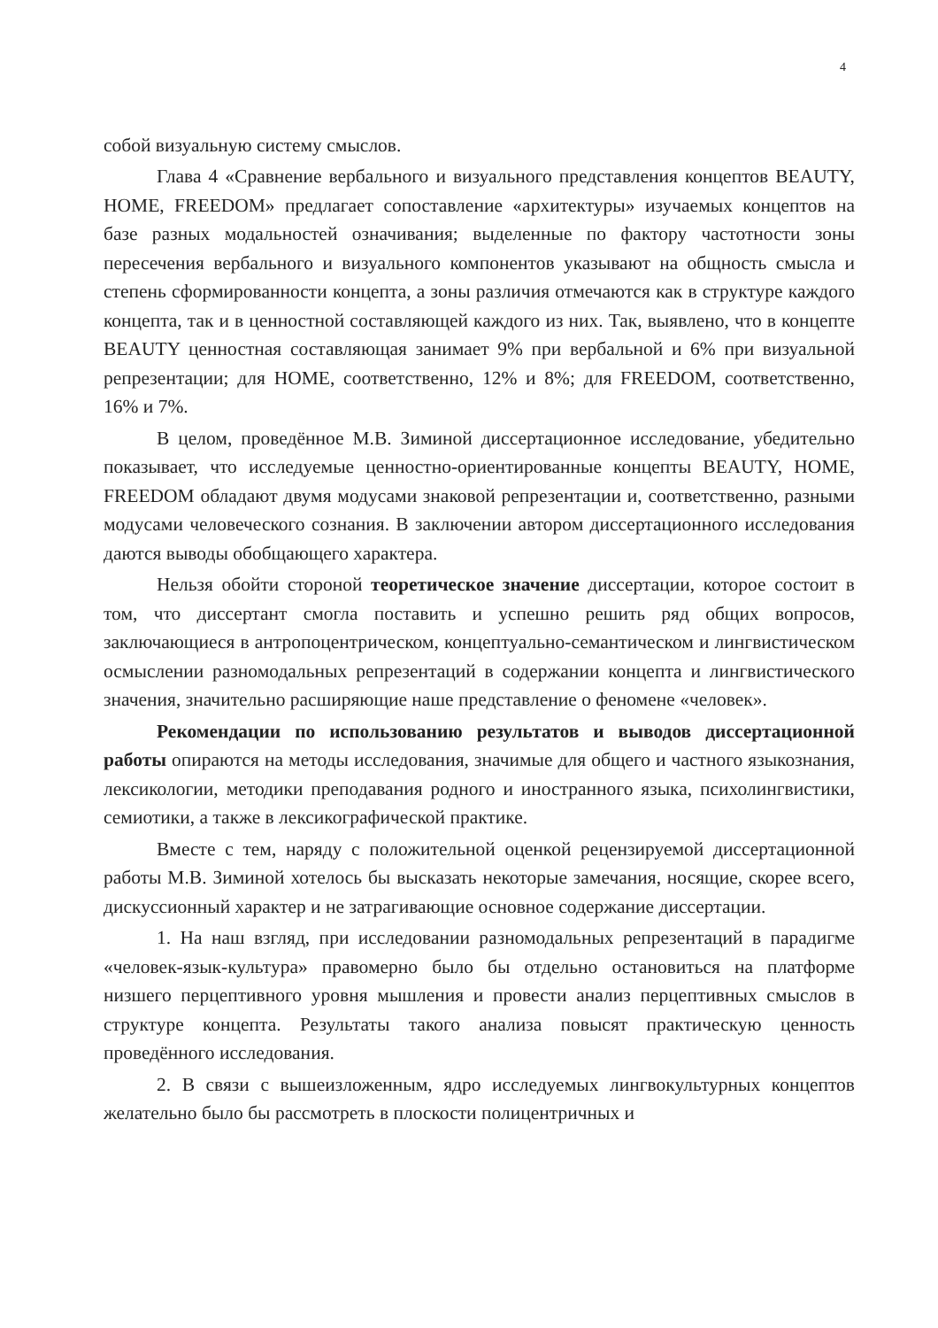4
собой визуальную систему смыслов.
Глава 4 «Сравнение вербального и визуального представления концептов BEAUTY, HOME, FREEDOM» предлагает сопоставление «архитектуры» изучаемых концептов на базе разных модальностей означивания; выделенные по фактору частотности зоны пересечения вербального и визуального компонентов указывают на общность смысла и степень сформированности концепта, а зоны различия отмечаются как в структуре каждого концепта, так и в ценностной составляющей каждого из них. Так, выявлено, что в концепте BEAUTY ценностная составляющая занимает 9% при вербальной и 6% при визуальной репрезентации; для HOME, соответственно, 12% и 8%; для FREEDOM, соответственно, 16% и 7%.
В целом, проведённое М.В. Зиминой диссертационное исследование, убедительно показывает, что исследуемые ценностно-ориентированные концепты BEAUTY, HOME, FREEDOM обладают двумя модусами знаковой репрезентации и, соответственно, разными модусами человеческого сознания. В заключении автором диссертационного исследования даются выводы обобщающего характера.
Нельзя обойти стороной теоретическое значение диссертации, которое состоит в том, что диссертант смогла поставить и успешно решить ряд общих вопросов, заключающиеся в антропоцентрическом, концептуально-семантическом и лингвистическом осмыслении разномодальных репрезентаций в содержании концепта и лингвистического значения, значительно расширяющие наше представление о феномене «человек».
Рекомендации по использованию результатов и выводов диссертационной работы опираются на методы исследования, значимые для общего и частного языкознания, лексикологии, методики преподавания родного и иностранного языка, психолингвистики, семиотики, а также в лексикографической практике.
Вместе с тем, наряду с положительной оценкой рецензируемой диссертационной работы М.В. Зиминой хотелось бы высказать некоторые замечания, носящие, скорее всего, дискуссионный характер и не затрагивающие основное содержание диссертации.
1. На наш взгляд, при исследовании разномодальных репрезентаций в парадигме «человек-язык-культура» правомерно было бы отдельно остановиться на платформе низшего перцептивного уровня мышления и провести анализ перцептивных смыслов в структуре концепта. Результаты такого анализа повысят практическую ценность проведённого исследования.
2. В связи с вышеизложенным, ядро исследуемых лингвокультурных концептов желательно было бы рассмотреть в плоскости полицентричных и